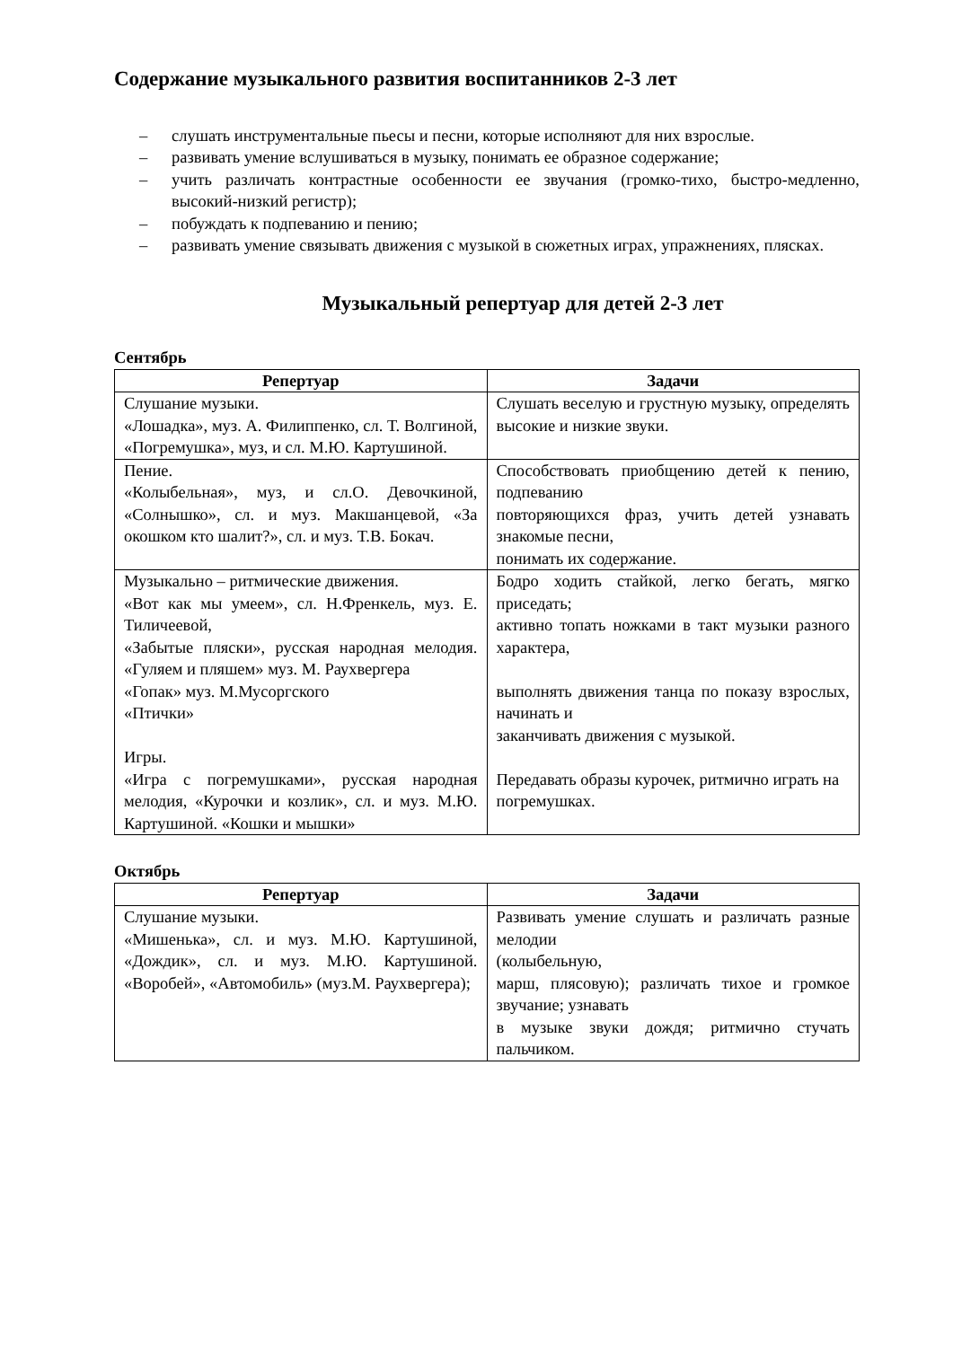Содержание музыкального развития воспитанников 2-3 лет
– слушать инструментальные пьесы и песни, которые исполняют для них взрослые.
– развивать умение вслушиваться в музыку, понимать ее образное содержание;
– учить различать контрастные особенности ее звучания (громко-тихо, быстро-медленно, высокий-низкий регистр);
– побуждать к подпеванию и пению;
– развивать умение связывать движения с музыкой в сюжетных играх, упражнениях, плясках.
Музыкальный репертуар для детей 2-3 лет
Сентябрь
| Репертуар | Задачи |
| --- | --- |
| Слушание музыки. «Лошадка», муз. А. Филиппенко, сл. Т. Волгиной, «Погремушка», муз, и сл. М.Ю. Картушиной. | Слушать веселую и грустную музыку, определять высокие и низкие звуки. |
| Пение. «Колыбельная», муз, и сл.О. Девочкиной, «Солнышко», сл. и муз. Макшанцевой, «За окошком кто шалит?», сл. и муз. Т.В. Бокач. | Способствовать приобщению детей к пению, подпеванию повторяющихся фраз, учить детей узнавать знакомые песни, понимать их содержание. |
| Музыкально – ритмические движения. «Вот как мы умеем», сл. Н.Френкель, муз. Е. Тиличеевой, «Забытые пляски», русская народная мелодия. «Гуляем и пляшем» муз. М. Раухвергера «Гопак» муз. М.Мусоргского «Птички» Игры. «Игра с погремушками», русская народная мелодия, «Курочки и козлик», сл. и муз. М.Ю. Картушиной. «Кошки и мышки» | Бодро ходить стайкой, легко бегать, мягко приседать; активно топать ножками в такт музыки разного характера, выполнять движения танца по показу взрослых, начинать и заканчивать движения с музыкой. Передавать образы курочек, ритмично играть на погремушках. |
Октябрь
| Репертуар | Задачи |
| --- | --- |
| Слушание музыки. «Мишенька», сл. и муз. М.Ю. Картушиной, «Дождик», сл. и муз. М.Ю. Картушиной. «Воробей», «Автомобиль» (муз.М. Раухвергера); | Развивать умение слушать и различать разные мелодии (колыбельную, марш, плясовую); различать тихое и громкое звучание; узнавать в музыке звуки дождя; ритмично стучать пальчиком. |